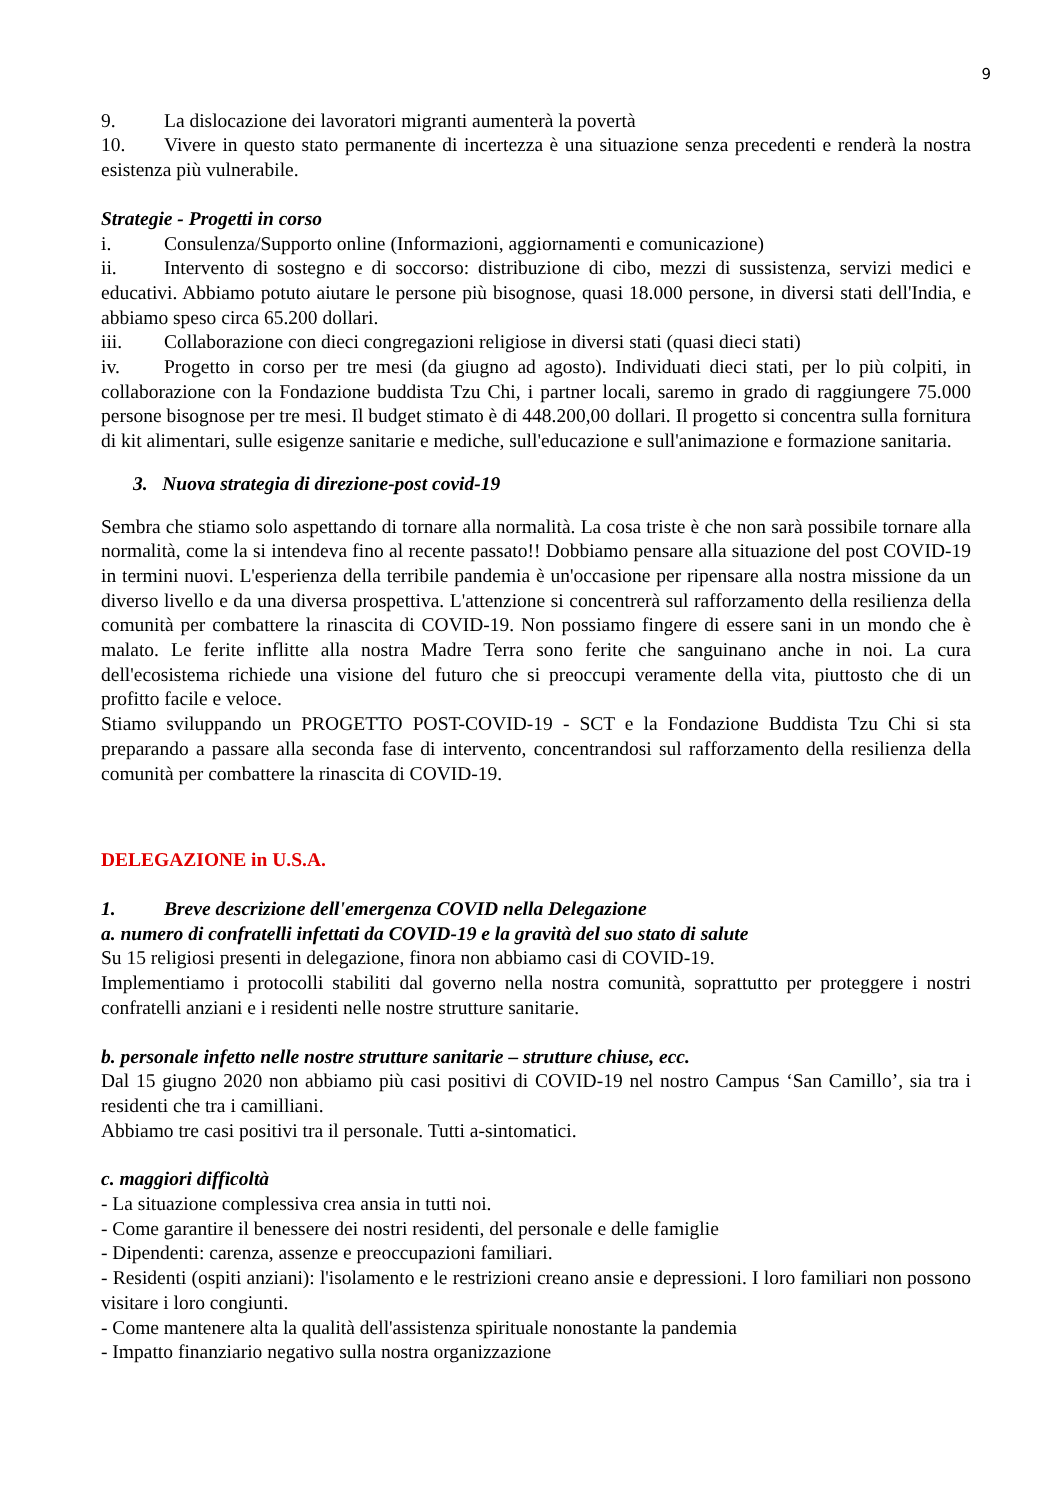9
9. La dislocazione dei lavoratori migranti aumenterà la povertà
10. Vivere in questo stato permanente di incertezza è una situazione senza precedenti e renderà la nostra esistenza più vulnerabile.
Strategie - Progetti in corso
i. Consulenza/Supporto online (Informazioni, aggiornamenti e comunicazione)
ii. Intervento di sostegno e di soccorso: distribuzione di cibo, mezzi di sussistenza, servizi medici e educativi. Abbiamo potuto aiutare le persone più bisognose, quasi 18.000 persone, in diversi stati dell'India, e abbiamo speso circa 65.200 dollari.
iii. Collaborazione con dieci congregazioni religiose in diversi stati (quasi dieci stati)
iv. Progetto in corso per tre mesi (da giugno ad agosto). Individuati dieci stati, per lo più colpiti, in collaborazione con la Fondazione buddista Tzu Chi, i partner locali, saremo in grado di raggiungere 75.000 persone bisognose per tre mesi. Il budget stimato è di 448.200,00 dollari. Il progetto si concentra sulla fornitura di kit alimentari, sulle esigenze sanitarie e mediche, sull'educazione e sull'animazione e formazione sanitaria.
3. Nuova strategia di direzione-post covid-19
Sembra che stiamo solo aspettando di tornare alla normalità. La cosa triste è che non sarà possibile tornare alla normalità, come la si intendeva fino al recente passato!! Dobbiamo pensare alla situazione del post COVID-19 in termini nuovi. L'esperienza della terribile pandemia è un'occasione per ripensare alla nostra missione da un diverso livello e da una diversa prospettiva. L'attenzione si concentrerà sul rafforzamento della resilienza della comunità per combattere la rinascita di COVID-19. Non possiamo fingere di essere sani in un mondo che è malato. Le ferite inflitte alla nostra Madre Terra sono ferite che sanguinano anche in noi. La cura dell'ecosistema richiede una visione del futuro che si preoccupi veramente della vita, piuttosto che di un profitto facile e veloce.
Stiamo sviluppando un PROGETTO POST-COVID-19 - SCT e la Fondazione Buddista Tzu Chi si sta preparando a passare alla seconda fase di intervento, concentrandosi sul rafforzamento della resilienza della comunità per combattere la rinascita di COVID-19.
DELEGAZIONE in U.S.A.
1. Breve descrizione dell'emergenza COVID nella Delegazione
a. numero di confratelli infettati da COVID-19 e la gravità del suo stato di salute
Su 15 religiosi presenti in delegazione, finora non abbiamo casi di COVID-19.
Implementiamo i protocolli stabiliti dal governo nella nostra comunità, soprattutto per proteggere i nostri confratelli anziani e i residenti nelle nostre strutture sanitarie.
b. personale infetto nelle nostre strutture sanitarie – strutture chiuse, ecc.
Dal 15 giugno 2020 non abbiamo più casi positivi di COVID-19 nel nostro Campus ‘San Camillo’, sia tra i residenti che tra i camilliani.
Abbiamo tre casi positivi tra il personale. Tutti a-sintomatici.
c. maggiori difficoltà
- La situazione complessiva crea ansia in tutti noi.
- Come garantire il benessere dei nostri residenti, del personale e delle famiglie
- Dipendenti: carenza, assenze e preoccupazioni familiari.
- Residenti (ospiti anziani): l'isolamento e le restrizioni creano ansie e depressioni. I loro familiari non possono visitare i loro congiunti.
- Come mantenere alta la qualità dell'assistenza spirituale nonostante la pandemia
- Impatto finanziario negativo sulla nostra organizzazione